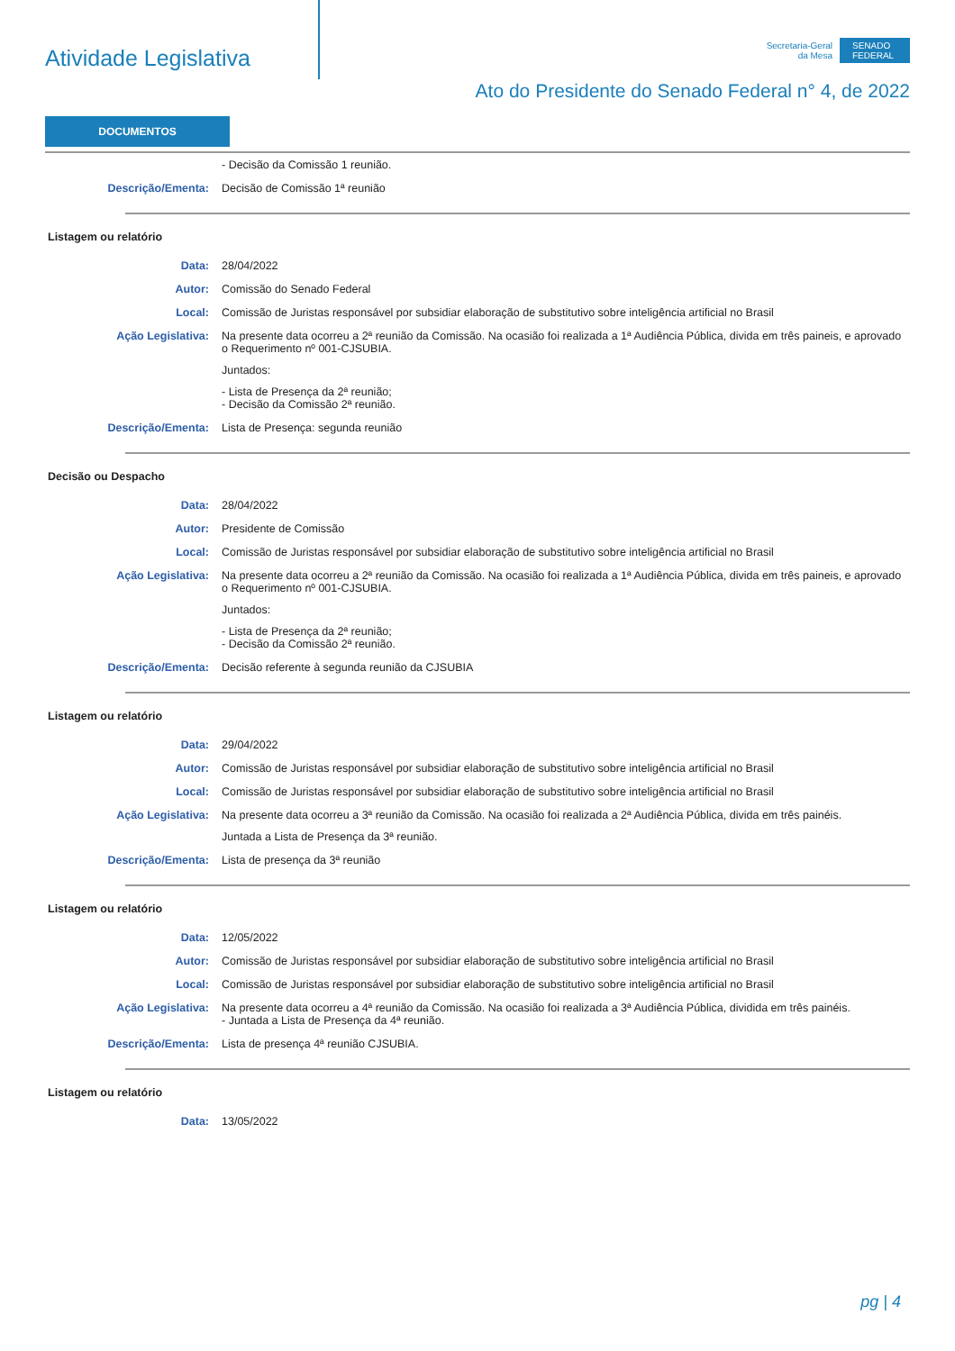Atividade Legislativa
Secretaria-Geral
da Mesa
SENADO FEDERAL
Ato do Presidente do Senado Federal n° 4, de 2022
DOCUMENTOS
- Decisão da Comissão 1 reunião.
Descrição/Ementa: Decisão de Comissão 1ª reunião
Listagem ou relatório
Data: 28/04/2022
Autor: Comissão do Senado Federal
Local: Comissão de Juristas responsável por subsidiar elaboração de substitutivo sobre inteligência artificial no Brasil
Ação Legislativa: Na presente data ocorreu a 2ª reunião da Comissão. Na ocasião foi realizada a 1ª Audiência Pública, divida em três paineis, e aprovado o Requerimento nº 001-CJSUBIA.
Juntados:
- Lista de Presença da 2ª reunião;
- Decisão da Comissão 2ª reunião.
Descrição/Ementa: Lista de Presença: segunda reunião
Decisão ou Despacho
Data: 28/04/2022
Autor: Presidente de Comissão
Local: Comissão de Juristas responsável por subsidiar elaboração de substitutivo sobre inteligência artificial no Brasil
Ação Legislativa: Na presente data ocorreu a 2ª reunião da Comissão. Na ocasião foi realizada a 1ª Audiência Pública, divida em três paineis, e aprovado o Requerimento nº 001-CJSUBIA.
Juntados:
- Lista de Presença da 2ª reunião;
- Decisão da Comissão 2ª reunião.
Descrição/Ementa: Decisão referente à segunda reunião da CJSUBIA
Listagem ou relatório
Data: 29/04/2022
Autor: Comissão de Juristas responsável por subsidiar elaboração de substitutivo sobre inteligência artificial no Brasil
Local: Comissão de Juristas responsável por subsidiar elaboração de substitutivo sobre inteligência artificial no Brasil
Ação Legislativa: Na presente data ocorreu a 3ª reunião da Comissão. Na ocasião foi realizada a 2ª Audiência Pública, divida em três painéis.
Juntada a Lista de Presença da 3ª reunião.
Descrição/Ementa: Lista de presença da 3ª reunião
Listagem ou relatório
Data: 12/05/2022
Autor: Comissão de Juristas responsável por subsidiar elaboração de substitutivo sobre inteligência artificial no Brasil
Local: Comissão de Juristas responsável por subsidiar elaboração de substitutivo sobre inteligência artificial no Brasil
Ação Legislativa: Na presente data ocorreu a 4ª reunião da Comissão. Na ocasião foi realizada a 3ª Audiência Pública, dividida em três painéis.
- Juntada a Lista de Presença da 4ª reunião.
Descrição/Ementa: Lista de presença 4ª reunião CJSUBIA.
Listagem ou relatório
Data: 13/05/2022
pg | 4